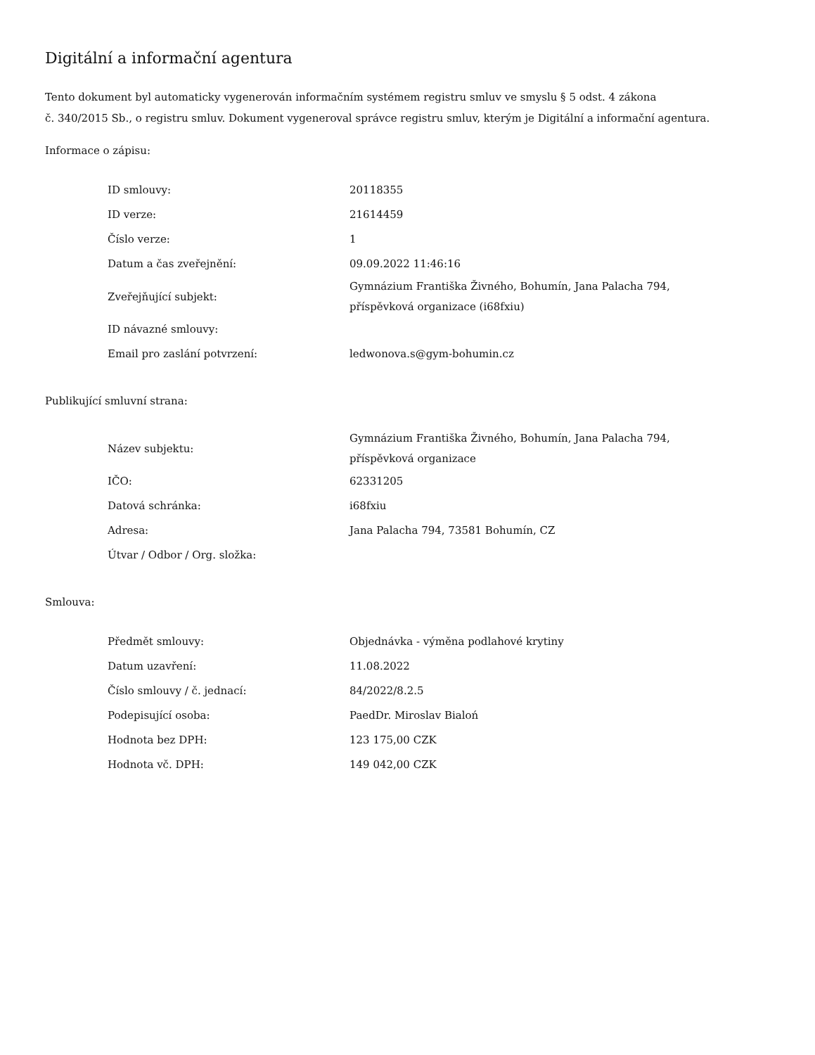Digitální a informační agentura
Tento dokument byl automaticky vygenerován informačním systémem registru smluv ve smyslu § 5 odst. 4 zákona
č. 340/2015 Sb., o registru smluv. Dokument vygeneroval správce registru smluv, kterým je Digitální a informační agentura.
Informace o zápisu:
| ID smlouvy: | 20118355 |
| ID verze: | 21614459 |
| Číslo verze: | 1 |
| Datum a čas zveřejnění: | 09.09.2022 11:46:16 |
| Zveřejňující subjekt: | Gymnázium Františka Živného, Bohumín, Jana Palacha 794, příspěvková organizace (i68fxiu) |
| ID návazné smlouvy: | |
| Email pro zaslání potvrzení: | ledwonova.s@gym-bohumin.cz |
Publikující smluvní strana:
| Název subjektu: | Gymnázium Františka Živného, Bohumín, Jana Palacha 794, příspěvková organizace |
| IČO: | 62331205 |
| Datová schránka: | i68fxiu |
| Adresa: | Jana Palacha 794, 73581 Bohumín, CZ |
| Útvar / Odbor / Org. složka: | |
Smlouva:
| Předmět smlouvy: | Objednávka - výměna podlahové krytiny |
| Datum uzavření: | 11.08.2022 |
| Číslo smlouvy / č. jednací: | 84/2022/8.2.5 |
| Podepisující osoba: | PaedDr. Miroslav Bialoń |
| Hodnota bez DPH: | 123 175,00 CZK |
| Hodnota vč. DPH: | 149 042,00 CZK |